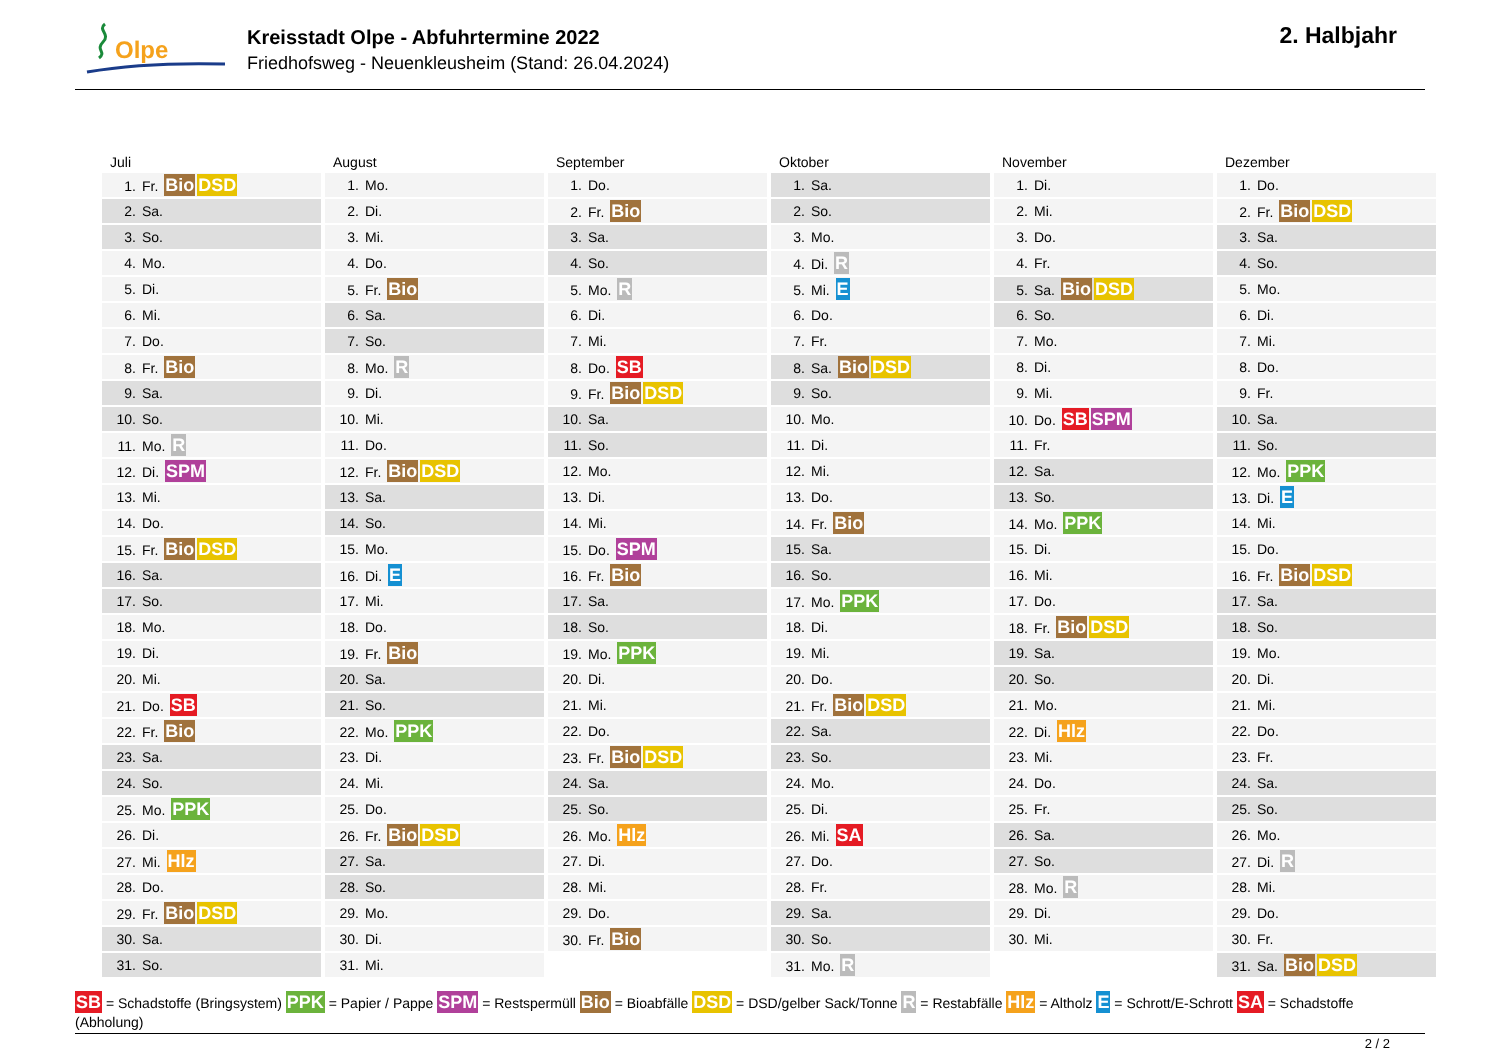Olpe
Kreisstadt Olpe - Abfuhrtermine 2022
Friedhofsweg - Neuenkleusheim (Stand: 26.04.2024)
2. Halbjahr
| Juli | August | September | Oktober | November | Dezember |
| --- | --- | --- | --- | --- | --- |
| 1. Fr. Bio DSD | 1. Mo. | 1. Do. | 1. Sa. | 1. Di. | 1. Do. |
| 2. Sa. | 2. Di. | 2. Fr. Bio | 2. So. | 2. Mi. | 2. Fr. Bio DSD |
| 3. So. | 3. Mi. | 3. Sa. | 3. Mo. | 3. Do. | 3. Sa. |
| 4. Mo. | 4. Do. | 4. So. | 4. Di. R | 4. Fr. | 4. So. |
| 5. Di. | 5. Fr. Bio | 5. Mo. R | 5. Mi. E | 5. Sa. Bio DSD | 5. Mo. |
| 6. Mi. | 6. Sa. | 6. Di. | 6. Do. | 6. So. | 6. Di. |
| 7. Do. | 7. So. | 7. Mi. | 7. Fr. | 7. Mo. | 7. Mi. |
| 8. Fr. Bio | 8. Mo. R | 8. Do. SB | 8. Sa. Bio DSD | 8. Di. | 8. Do. |
| 9. Sa. | 9. Di. | 9. Fr. Bio DSD | 9. So. | 9. Mi. | 9. Fr. |
| 10. So. | 10. Mi. | 10. Sa. | 10. Mo. | 10. Do. SB SPM | 10. Sa. |
| 11. Mo. R | 11. Do. | 11. So. | 11. Di. | 11. Fr. | 11. So. |
| 12. Di. SPM | 12. Fr. Bio DSD | 12. Mo. | 12. Mi. | 12. Sa. | 12. Mo. PPK |
| 13. Mi. | 13. Sa. | 13. Di. | 13. Do. | 13. So. | 13. Di. E |
| 14. Do. | 14. So. | 14. Mi. | 14. Fr. Bio | 14. Mo. PPK | 14. Mi. |
| 15. Fr. Bio DSD | 15. Mo. | 15. Do. SPM | 15. Sa. | 15. Di. | 15. Do. |
| 16. Sa. | 16. Di. E | 16. Fr. Bio | 16. So. | 16. Mi. | 16. Fr. Bio DSD |
| 17. So. | 17. Mi. | 17. Sa. | 17. Mo. PPK | 17. Do. | 17. Sa. |
| 18. Mo. | 18. Do. | 18. So. | 18. Di. | 18. Fr. Bio DSD | 18. So. |
| 19. Di. | 19. Fr. Bio | 19. Mo. PPK | 19. Mi. | 19. Sa. | 19. Mo. |
| 20. Mi. | 20. Sa. | 20. Di. | 20. Do. | 20. So. | 20. Di. |
| 21. Do. SB | 21. So. | 21. Mi. | 21. Fr. Bio DSD | 21. Mo. | 21. Mi. |
| 22. Fr. Bio | 22. Mo. PPK | 22. Do. | 22. Sa. | 22. Di. Hlz | 22. Do. |
| 23. Sa. | 23. Di. | 23. Fr. Bio DSD | 23. So. | 23. Mi. | 23. Fr. |
| 24. So. | 24. Mi. | 24. Sa. | 24. Mo. | 24. Do. | 24. Sa. |
| 25. Mo. PPK | 25. Do. | 25. So. | 25. Di. | 25. Fr. | 25. So. |
| 26. Di. | 26. Fr. Bio DSD | 26. Mo. Hlz | 26. Mi. SA | 26. Sa. | 26. Mo. |
| 27. Mi. Hlz | 27. Sa. | 27. Di. | 27. Do. | 27. So. | 27. Di. R |
| 28. Do. | 28. So. | 28. Mi. | 28. Fr. | 28. Mo. R | 28. Mi. |
| 29. Fr. Bio DSD | 29. Mo. | 29. Do. | 29. Sa. | 29. Di. | 29. Do. |
| 30. Sa. | 30. Di. | 30. Fr. Bio | 30. So. | 30. Mi. | 30. Fr. |
| 31. So. | 31. Mi. | | 31. Mo. R | | 31. Sa. Bio DSD |
SB = Schadstoffe (Bringsystem) PPK = Papier / Pappe SPM = Restspermüll Bio = Bioabfälle DSD = DSD/gelber Sack/Tonne R = Restabfälle Hlz = Altholz E = Schrott/E-Schrott SA = Schadstoffe (Abholung)
2 / 2